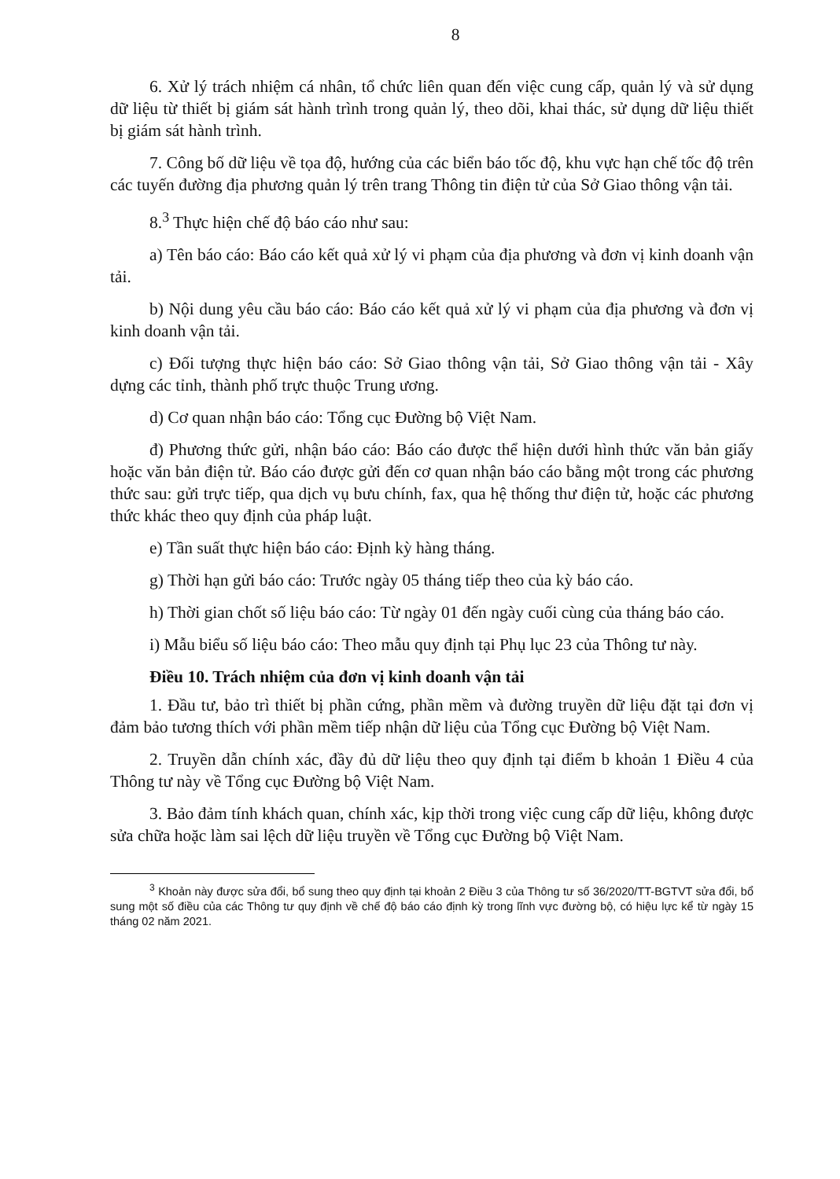8
6. Xử lý trách nhiệm cá nhân, tổ chức liên quan đến việc cung cấp, quản lý và sử dụng dữ liệu từ thiết bị giám sát hành trình trong quản lý, theo dõi, khai thác, sử dụng dữ liệu thiết bị giám sát hành trình.
7. Công bố dữ liệu về tọa độ, hướng của các biển báo tốc độ, khu vực hạn chế tốc độ trên các tuyến đường địa phương quản lý trên trang Thông tin điện tử của Sở Giao thông vận tải.
8.<sup>3</sup> Thực hiện chế độ báo cáo như sau:
a) Tên báo cáo: Báo cáo kết quả xử lý vi phạm của địa phương và đơn vị kinh doanh vận tải.
b) Nội dung yêu cầu báo cáo: Báo cáo kết quả xử lý vi phạm của địa phương và đơn vị kinh doanh vận tải.
c) Đối tượng thực hiện báo cáo: Sở Giao thông vận tải, Sở Giao thông vận tải - Xây dựng các tỉnh, thành phố trực thuộc Trung ương.
d) Cơ quan nhận báo cáo: Tổng cục Đường bộ Việt Nam.
đ) Phương thức gửi, nhận báo cáo: Báo cáo được thể hiện dưới hình thức văn bản giấy hoặc văn bản điện tử. Báo cáo được gửi đến cơ quan nhận báo cáo bằng một trong các phương thức sau: gửi trực tiếp, qua dịch vụ bưu chính, fax, qua hệ thống thư điện tử, hoặc các phương thức khác theo quy định của pháp luật.
e) Tần suất thực hiện báo cáo: Định kỳ hàng tháng.
g) Thời hạn gửi báo cáo: Trước ngày 05 tháng tiếp theo của kỳ báo cáo.
h) Thời gian chốt số liệu báo cáo: Từ ngày 01 đến ngày cuối cùng của tháng báo cáo.
i) Mẫu biểu số liệu báo cáo: Theo mẫu quy định tại Phụ lục 23 của Thông tư này.
Điều 10. Trách nhiệm của đơn vị kinh doanh vận tải
1. Đầu tư, bảo trì thiết bị phần cứng, phần mềm và đường truyền dữ liệu đặt tại đơn vị đảm bảo tương thích với phần mềm tiếp nhận dữ liệu của Tổng cục Đường bộ Việt Nam.
2. Truyền dẫn chính xác, đầy đủ dữ liệu theo quy định tại điểm b khoản 1 Điều 4 của Thông tư này về Tổng cục Đường bộ Việt Nam.
3. Bảo đảm tính khách quan, chính xác, kịp thời trong việc cung cấp dữ liệu, không được sửa chữa hoặc làm sai lệch dữ liệu truyền về Tổng cục Đường bộ Việt Nam.
<sup>3</sup> Khoản này được sửa đổi, bổ sung theo quy định tại khoản 2 Điều 3 của Thông tư số 36/2020/TT-BGTVT sửa đổi, bổ sung một số điều của các Thông tư quy định về chế độ báo cáo định kỳ trong lĩnh vực đường bộ, có hiệu lực kể từ ngày 15 tháng 02 năm 2021.